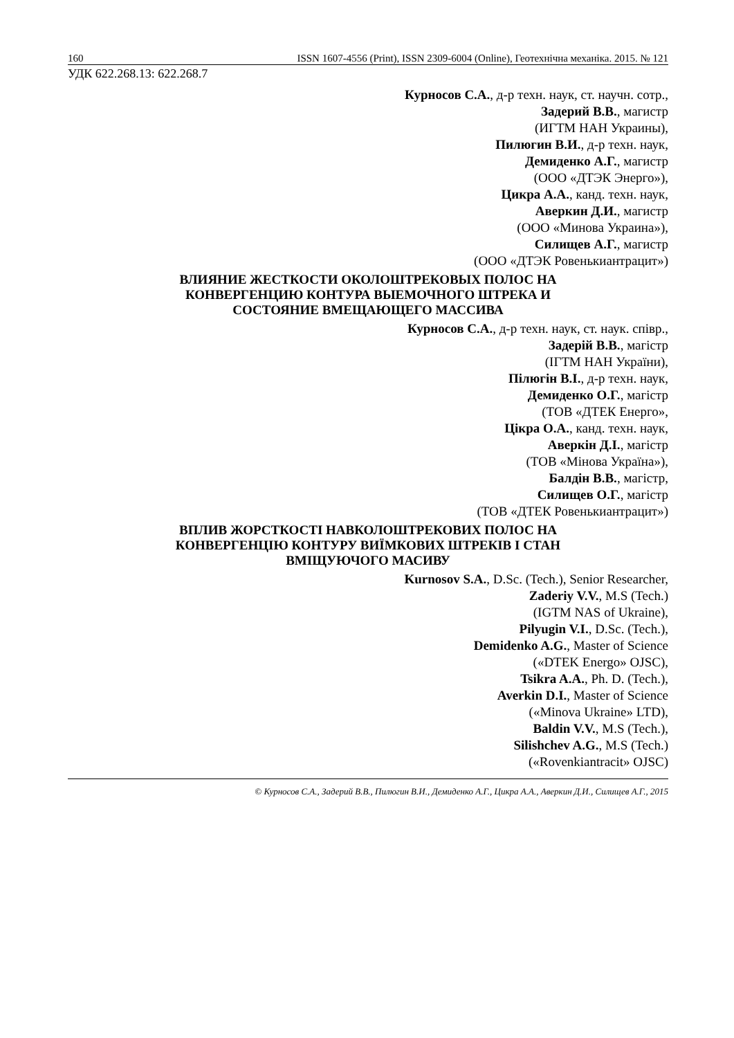160 ISSN 1607-4556 (Print), ISSN 2309-6004 (Online), Геотехнічна механіка. 2015. № 121
УДК 622.268.13: 622.268.7
Курносов С.А., д-р техн. наук, ст. научн. сотр.,
Задерий В.В., магистр
(ИГТМ НАН Украины),
Пилюгин В.И., д-р техн. наук,
Демиденко А.Г., магистр
(ООО «ДТЭК Энерго»),
Цикра А.А., канд. техн. наук,
Аверкин Д.И., магистр
(ООО «Минова Украина»),
Силищев А.Г., магистр
(ООО «ДТЭК Ровенькиантрацит»)
ВЛИЯНИЕ ЖЕСТКОСТИ ОКОЛОШТРЕКОВЫХ ПОЛОС НА
КОНВЕРГЕНЦИЮ КОНТУРА ВЫЕМОЧНОГО ШТРЕКА И
СОСТОЯНИЕ ВМЕЩАЮЩЕГО МАССИВА
Курносов С.А., д-р техн. наук, ст. наук. співр.,
Задерій В.В., магістр
(ІГТМ НАН України),
Пілюгін В.І., д-р техн. наук,
Демиденко О.Г., магістр
(ТОВ «ДТЕК Енерго»,
Цікра О.А., канд. техн. наук,
Аверкін Д.І., магістр
(ТОВ «Мінова Україна»),
Балдін В.В., магістр,
Силищев О.Г., магістр
(ТОВ «ДТЕК Ровенькиантрацит»)
ВПЛИВ ЖОРСТКОСТІ НАВКОЛОШТРЕКОВИХ ПОЛОС НА
КОНВЕРГЕНЦІЮ КОНТУРУ ВИЇМКОВИХ ШТРЕКІВ І СТАН
ВМІЩУЮЧОГО МАСИВУ
Kurnosov S.A., D.Sc. (Tech.), Senior Researcher,
Zaderiy V.V., M.S (Tech.)
(IGTM NAS of Ukraine),
Pilyugin V.I., D.Sc. (Tech.),
Demidenko A.G., Master of Science
(«DTEK Energo» OJSC),
Tsikra A.A., Ph. D. (Tech.),
Averkin D.I., Master of Science
(«Minova Ukraine» LTD),
Baldin V.V., M.S (Tech.),
Silishchev A.G., M.S (Tech.)
(«Rovenkiantracit» OJSC)
© Курносов С.А., Задерий В.В., Пилюгин В.И., Демиденко А.Г., Цикра А.А., Аверкин Д.И., Силищев А.Г., 2015